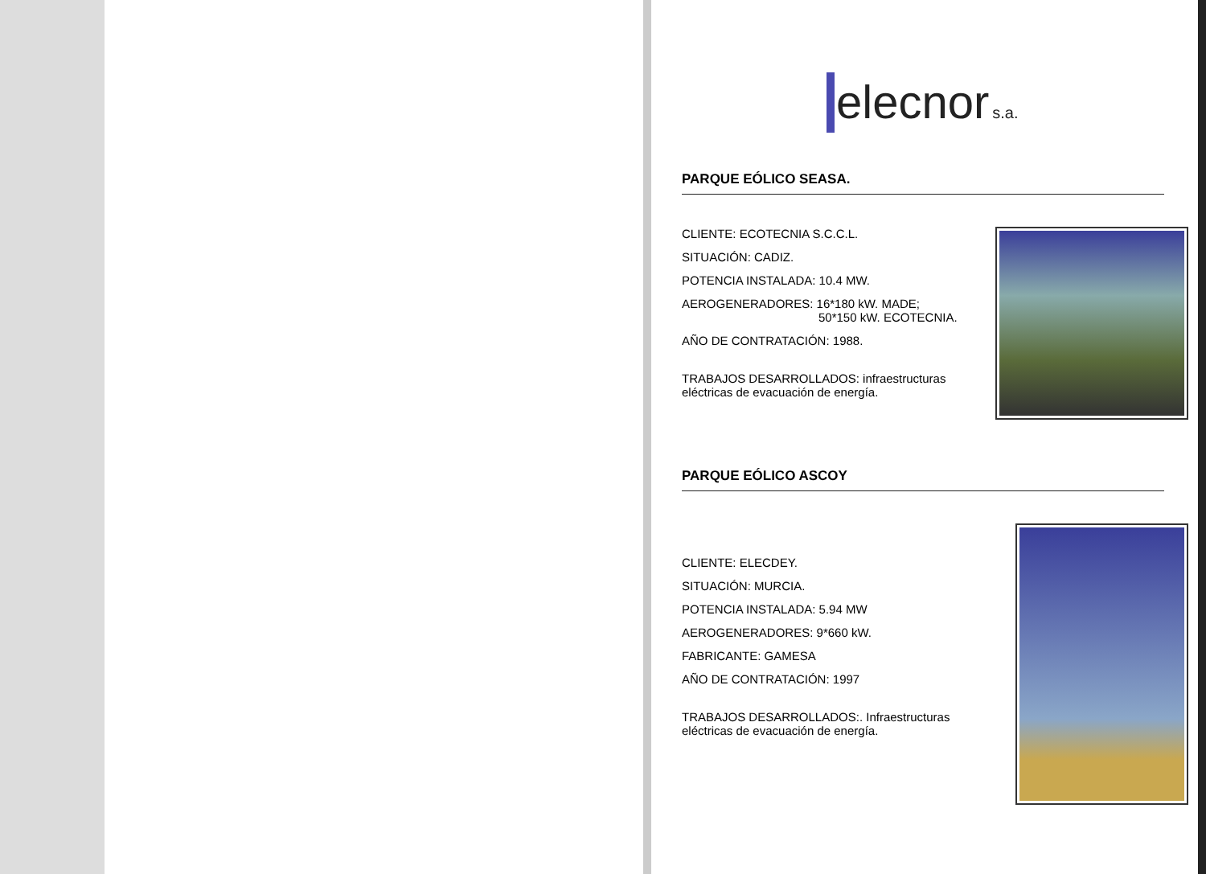elecnor s.a.
PARQUE EÓLICO SEASA.
CLIENTE: ECOTECNIA S.C.C.L.
SITUACIÓN: CADIZ.
POTENCIA INSTALADA: 10.4 MW.
AEROGENERADORES: 16*180 kW. MADE;
50*150 kW. ECOTECNIA.
AÑO DE CONTRATACIÓN: 1988.
TRABAJOS DESARROLLADOS: infraestructuras
eléctricas de evacuación de energía.
PARQUE EÓLICO ASCOY
CLIENTE: ELECDEY.
SITUACIÓN: MURCIA.
POTENCIA INSTALADA: 5.94 MW
AEROGENERADORES: 9*660 kW.
FABRICANTE: GAMESA
AÑO DE CONTRATACIÓN: 1997
TRABAJOS DESARROLLADOS:. Infraestructuras
eléctricas de evacuación de energía.